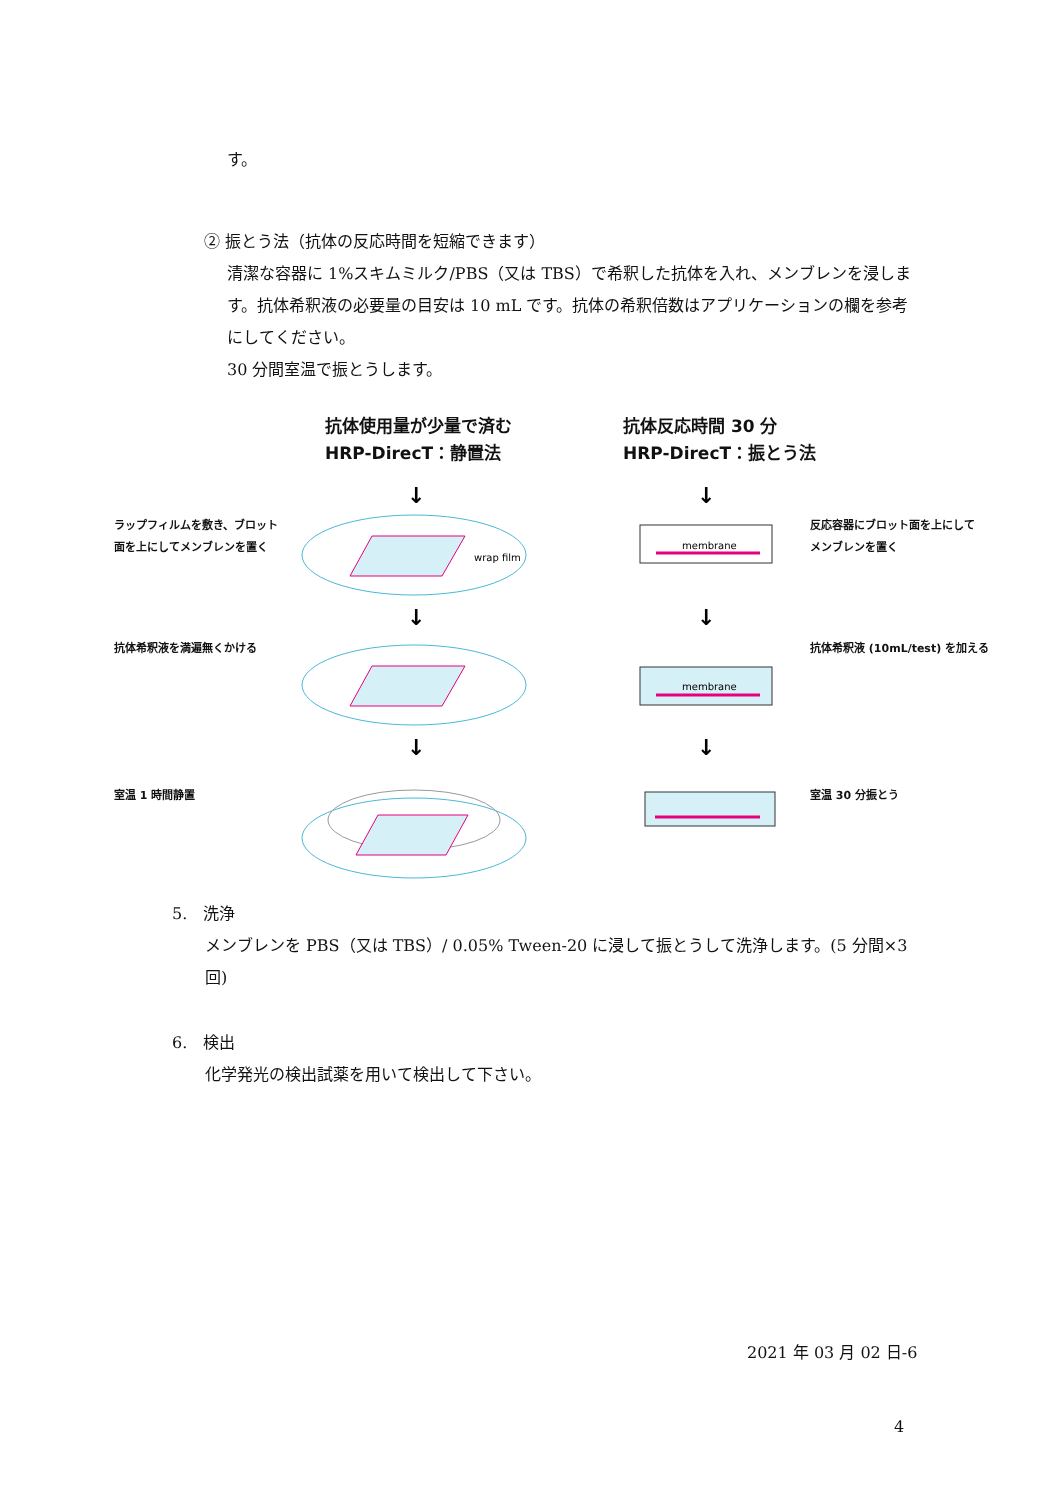す。
② 振とう法（抗体の反応時間を短縮できます）
清潔な容器に 1%スキムミルク/PBS（又は TBS）で希釈した抗体を入れ、メンブレンを浸します。抗体希釈液の必要量の目安は 10 mL です。抗体の希釈倍数はアプリケーションの欄を参考にしてください。
30 分間室温で振とうします。
抗体使用量が少量で済む
HRP-DirecT：静置法
抗体反応時間 30 分
HRP-DirecT：振とう法
ラップフィルムを敷き、ブロット
面を上にしてメンブレンを置く
反応容器にブロット面を上にして
メンブレンを置く
抗体希釈液を満遍無くかける 抗体希釈液 (10mL/test) を加える
室温 1 時間静置 室温 30 分振とう
wrap film
membrane
membrane
↓
↓
↓
↓
↓
↓
5.　洗浄
メンブレンを PBS（又は TBS）/ 0.05% Tween-20 に浸して振とうして洗浄します。(5 分間×3 回)
6.　検出
化学発光の検出試薬を用いて検出して下さい。
2021 年 03 月 02 日-6
4